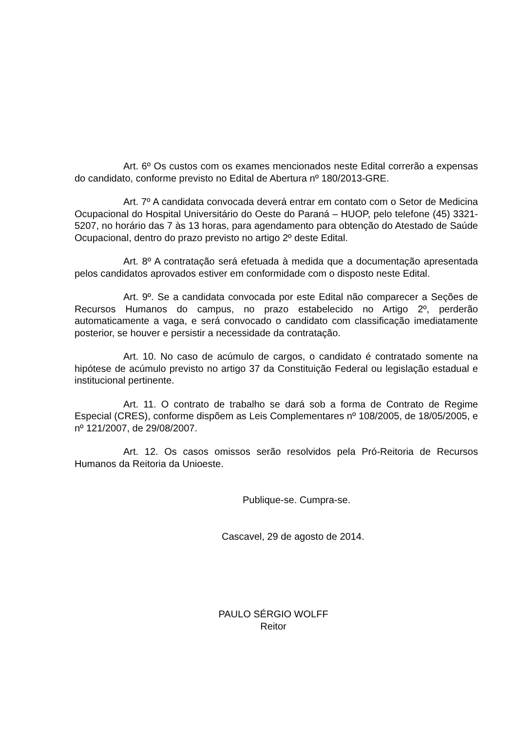Art. 6º Os custos com os exames mencionados neste Edital correrão a expensas do candidato, conforme previsto no Edital de Abertura nº 180/2013-GRE.
Art. 7º A candidata convocada deverá entrar em contato com o Setor de Medicina Ocupacional do Hospital Universitário do Oeste do Paraná – HUOP, pelo telefone (45) 3321-5207, no horário das 7 às 13 horas, para agendamento para obtenção do Atestado de Saúde Ocupacional, dentro do prazo previsto no artigo 2º deste Edital.
Art. 8º A contratação será efetuada à medida que a documentação apresentada pelos candidatos aprovados estiver em conformidade com o disposto neste Edital.
Art. 9º. Se a candidata convocada por este Edital não comparecer a Seções de Recursos Humanos do campus, no prazo estabelecido no Artigo 2º, perderão automaticamente a vaga, e será convocado o candidato com classificação imediatamente posterior, se houver e persistir a necessidade da contratação.
Art. 10. No caso de acúmulo de cargos, o candidato é contratado somente na hipótese de acúmulo previsto no artigo 37 da Constituição Federal ou legislação estadual e institucional pertinente.
Art. 11. O contrato de trabalho se dará sob a forma de Contrato de Regime Especial (CRES), conforme dispõem as Leis Complementares nº 108/2005, de 18/05/2005, e nº 121/2007, de 29/08/2007.
Art. 12. Os casos omissos serão resolvidos pela Pró-Reitoria de Recursos Humanos da Reitoria da Unioeste.
Publique-se. Cumpra-se.
Cascavel, 29 de agosto de 2014.
PAULO SÉRGIO WOLFF
Reitor